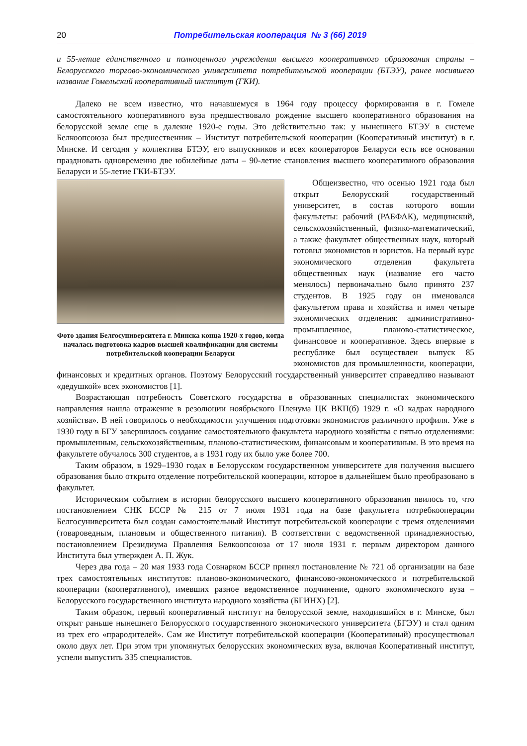20
Потребительская кооперация № 3 (66) 2019
и 55-летие единственного и полноценного учреждения высшего кооперативного образования страны – Белорусского торгово-экономического университета потребительской кооперации (БТЭУ), ранее носившего название Гомельский кооперативный институт (ГКИ).
Далеко не всем известно, что начавшемуся в 1964 году процессу формирования в г. Гомеле самостоятельного кооперативного вуза предшествовало рождение высшего кооперативного образования на белорусской земле еще в далекие 1920-е годы. Это действительно так: у нынешнего БТЭУ в системе Белкоопсоюза был предшественник – Институт потребительской кооперации (Кооперативный институт) в г. Минске. И сегодня у коллектива БТЭУ, его выпускников и всех кооператоров Беларуси есть все основания праздновать одновременно две юбилейные даты – 90-летие становления высшего кооперативного образования Беларуси и 55-летие ГКИ-БТЭУ.
Фото здания Белгосуниверситета г. Минска конца 1920-х годов, когда началась подготовка кадров высшей квалификации для системы потребительской кооперации Беларуси
Общеизвестно, что осенью 1921 года был открыт Белорусский государственный университет, в состав которого вошли факультеты: рабочий (РАБФАК), медицинский, сельскохозяйственный, физико-математический, а также факультет общественных наук, который готовил экономистов и юристов. На первый курс экономического отделения факультета общественных наук (название его часто менялось) первоначально было принято 237 студентов. В 1925 году он именовался факультетом права и хозяйства и имел четыре экономических отделения: административно-промышленное, планово-статистическое, финансовое и кооперативное. Здесь впервые в республике был осуществлен выпуск 85 экономистов для промышленности, кооперации, финансовых и кредитных органов. Поэтому Белорусский государственный университет справедливо называют «дедушкой» всех экономистов [1].
Возрастающая потребность Советского государства в образованных специалистах экономического направления нашла отражение в резолюции ноябрьского Пленума ЦК ВКП(б) 1929 г. «О кадрах народного хозяйства». В ней говорилось о необходимости улучшения подготовки экономистов различного профиля. Уже в 1930 году в БГУ завершилось создание самостоятельного факультета народного хозяйства с пятью отделениями: промышленным, сельскохозяйственным, планово-статистическим, финансовым и кооперативным. В это время на факультете обучалось 300 студентов, а в 1931 году их было уже более 700.
Таким образом, в 1929–1930 годах в Белорусском государственном университете для получения высшего образования было открыто отделение потребительской кооперации, которое в дальнейшем было преобразовано в факультет.
Историческим событием в истории белорусского высшего кооперативного образования явилось то, что постановлением СНК БССР № 215 от 7 июля 1931 года на базе факультета потребкооперации Белгосуниверситета был создан самостоятельный Институт потребительской кооперации с тремя отделениями (товароведным, плановым и общественного питания). В соответствии с ведомственной принадлежностью, постановлением Президиума Правления Белкоопсоюза от 17 июля 1931 г. первым директором данного Института был утвержден А. П. Жук.
Через два года – 20 мая 1933 года Совнарком БССР принял постановление № 721 об организации на базе трех самостоятельных институтов: планово-экономического, финансово-экономического и потребительской кооперации (кооперативного), имевших разное ведомственное подчинение, одного экономического вуза – Белорусского государственного института народного хозяйства (БГИНХ) [2].
Таким образом, первый кооперативный институт на белорусской земле, находившийся в г. Минске, был открыт раньше нынешнего Белорусского государственного экономического университета (БГЭУ) и стал одним из трех его «прародителей». Сам же Институт потребительской кооперации (Кооперативный) просуществовал около двух лет. При этом три упомянутых белорусских экономических вуза, включая Кооперативный институт, успели выпустить 335 специалистов.